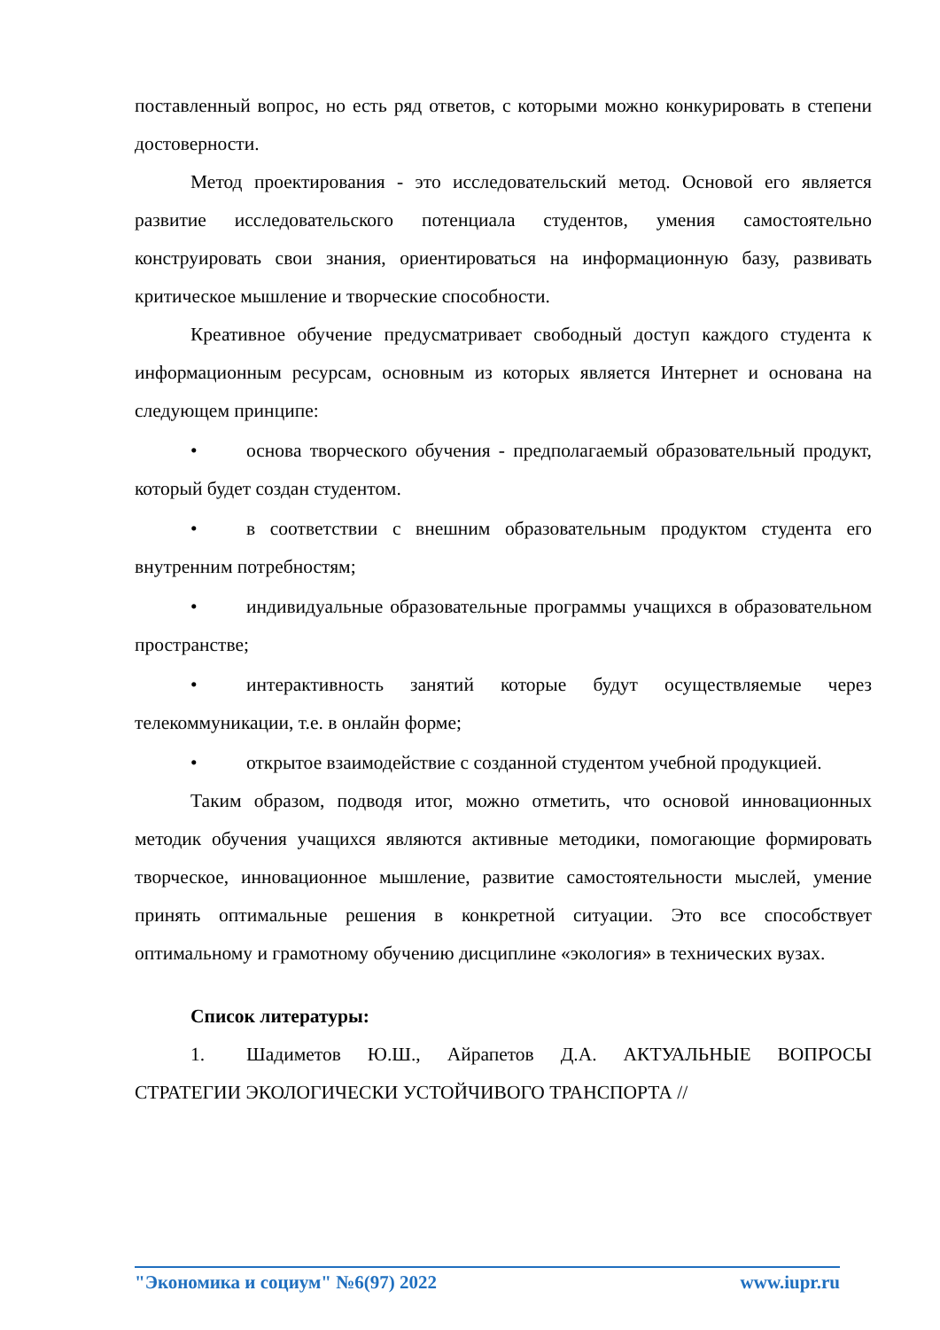поставленный вопрос, но есть ряд ответов, с которыми можно конкурировать в степени достоверности.
Метод проектирования - это исследовательский метод. Основой его является развитие исследовательского потенциала студентов, умения самостоятельно конструировать свои знания, ориентироваться на информационную базу, развивать критическое мышление и творческие способности.
Креативное обучение предусматривает свободный доступ каждого студента к информационным ресурсам, основным из которых является Интернет и основана на следующем принципе:
• основа творческого обучения - предполагаемый образовательный продукт, который будет создан студентом.
• в соответствии с внешним образовательным продуктом студента его внутренним потребностям;
• индивидуальные образовательные программы учащихся в образовательном пространстве;
• интерактивность занятий которые будут осуществляемые через телекоммуникации, т.е. в онлайн форме;
• открытое взаимодействие с созданной студентом учебной продукцией.
Таким образом, подводя итог, можно отметить, что основой инновационных методик обучения учащихся являются активные методики, помогающие формировать творческое, инновационное мышление, развитие самостоятельности мыслей, умение принять оптимальные решения в конкретной ситуации. Это все способствует оптимальному и грамотному обучению дисциплине «экология» в технических вузах.
Список литературы:
1. Шадиметов Ю.Ш., Айрапетов Д.А. АКТУАЛЬНЫЕ ВОПРОСЫ СТРАТЕГИИ ЭКОЛОГИЧЕСКИ УСТОЙЧИВОГО ТРАНСПОРТА //
"Экономика и социум" №6(97) 2022 www.iupr.ru